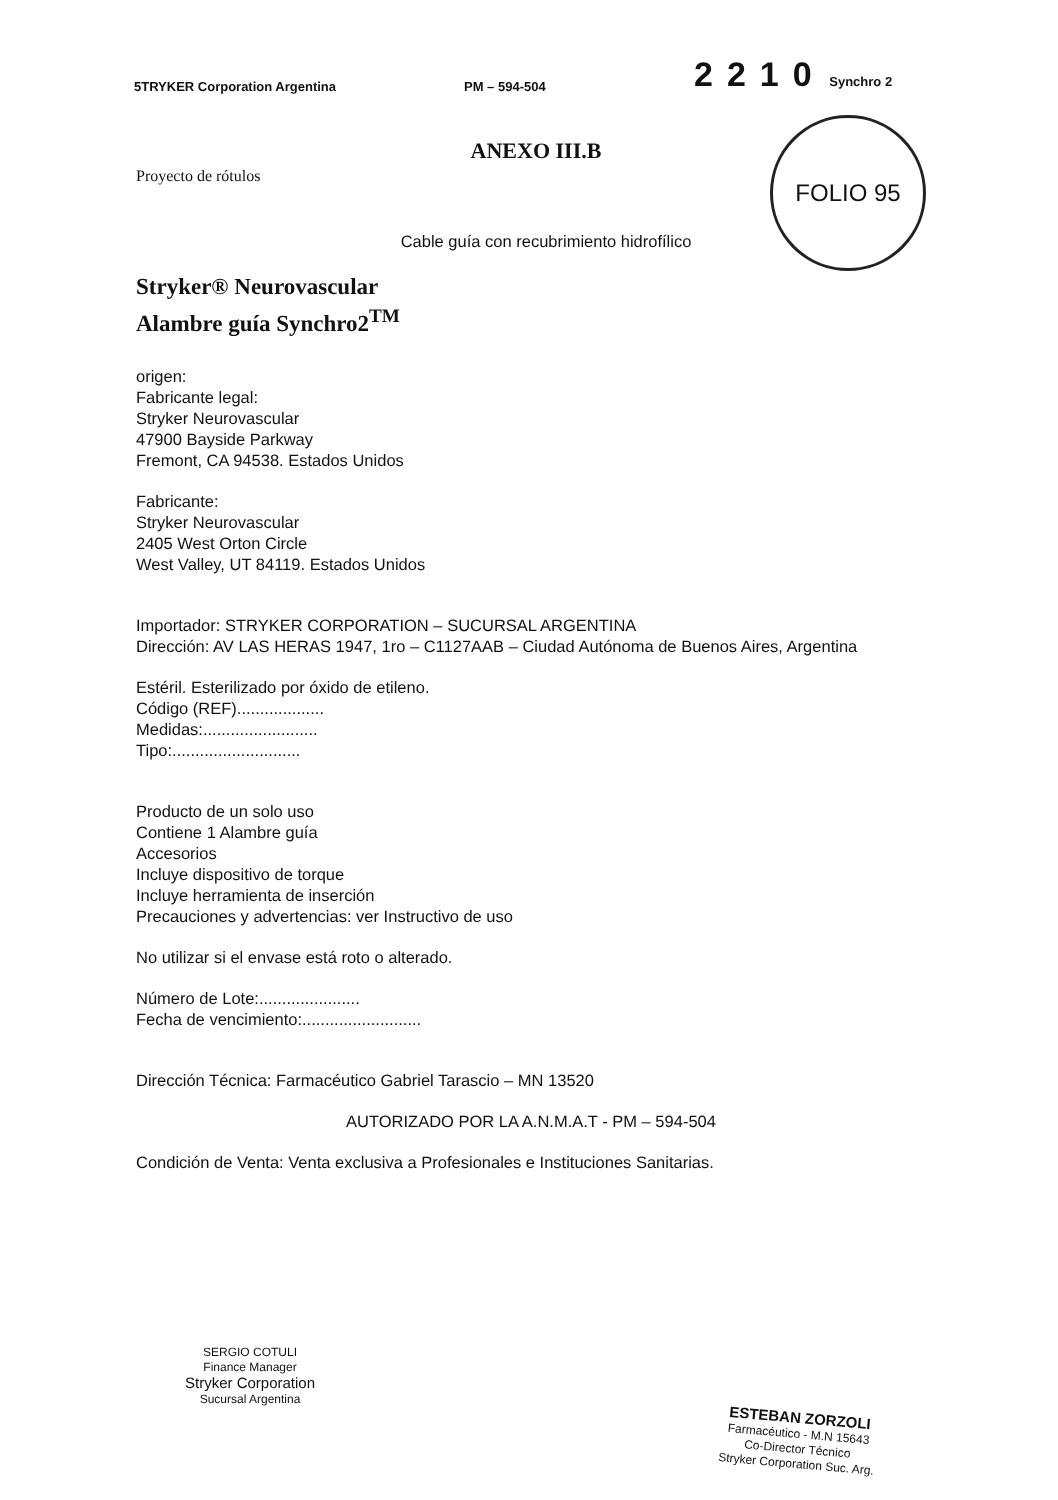5TRYKER Corporation Argentina PM – 594-504 2210 Synchro 2
FOLIO 95
ANEXO III.B
Proyecto de rótulos
Cable guía con recubrimiento hidrofílico
Stryker® Neurovascular
Alambre guía Synchro2<sup>TM</sup>
origen:
Fabricante legal:
Stryker Neurovascular
47900 Bayside Parkway
Fremont, CA 94538. Estados Unidos
Fabricante:
Stryker Neurovascular
2405 West Orton Circle
West Valley, UT 84119. Estados Unidos
Importador: STRYKER CORPORATION – SUCURSAL ARGENTINA
Dirección: AV LAS HERAS 1947, 1ro – C1127AAB – Ciudad Autónoma de Buenos Aires, Argentina
Estéril. Esterilizado por óxido de etileno.
Código (REF)...................
Medidas:.........................
Tipo:............................
Producto de un solo uso
Contiene 1 Alambre guía
Accesorios
Incluye dispositivo de torque
Incluye herramienta de inserción
Precauciones y advertencias: ver Instructivo de uso
No utilizar si el envase está roto o alterado.
Número de Lote:......................
Fecha de vencimiento:..........................
Dirección Técnica: Farmacéutico Gabriel Tarascio – MN 13520
AUTORIZADO POR LA A.N.M.A.T - PM – 594-504
Condición de Venta: Venta exclusiva a Profesionales e Instituciones Sanitarias.
SERGIO COTULI
Finance Manager
Stryker Corporation
Sucursal Argentina
ESTEBAN ZORZOLI
Farmacéutico - M.N 15643
Co-Director Técnico
Stryker Corporation Suc. Arg.